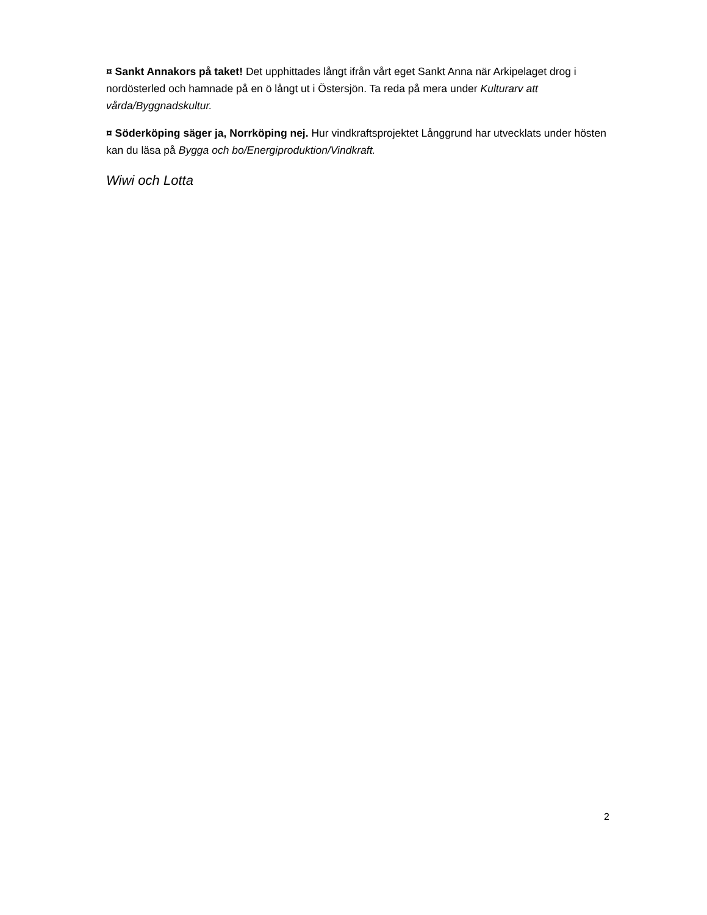¤ Sankt Annakors på taket! Det upphittades långt ifrån vårt eget Sankt Anna när Arkipelaget drog i nordösterled och hamnade på en ö långt ut i Östersjön. Ta reda på mera under Kulturarv att vårda/Byggnadskultur.
¤ Söderköping säger ja, Norrköping nej. Hur vindkraftsprojektet Långgrund har utvecklats under hösten kan du läsa på Bygga och bo/Energiproduktion/Vindkraft.
Wiwi och Lotta
2